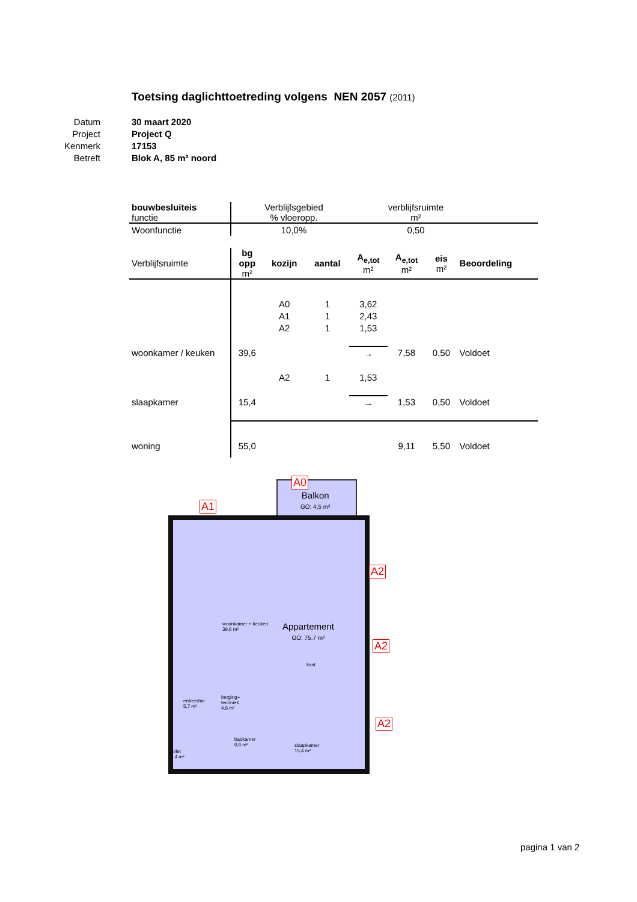Toetsing daglichttoetreding volgens NEN 2057 (2011)
Datum 30 maart 2020
Project Project Q
Kenmerk 17153
Betreft Blok A, 85 m² noord
| bouwbesluiteis functie | Verblijfsgebied % vloeropp. | verblijfsruimte m² | |
| Woonfunctie | 10,0% | 0,50 | |
| Verblijfsruimte | bg opp m² | kozijn | aantal | A<sub>e,tot</sub> m² | A<sub>e,tot</sub> m² | eis m² | Beoordeling |
| --- | --- | --- | --- | --- | --- | --- | --- |
| | | A0 | 1 | 3,62 | | | |
| | | A1 | 1 | 2,43 | | | |
| | | A2 | 1 | 1,53 | | | |
| woonkamer / keuken | 39,6 | | | → | 7,58 | 0,50 | Voldoet |
| | | A2 | 1 | 1,53 | | | |
| slaapkamer | 15,4 | | | → | 1,53 | 0,50 | Voldoet |
| woning | 55,0 | | | | 9,11 | 5,50 | Voldoet |
A0
Balkon
GO: 4,5 m²
A1
A2
A2
A2
woonkamer + keuken
39,6 m²
Appartement
GO: 75,7 m²
kast
entree/hal
5,7 m²
berging+
techniek
4,6 m²
badkamer
6,6 m²
slaapkamer
15,4 m²
toilet
1,4 m²
pagina 1 van 2